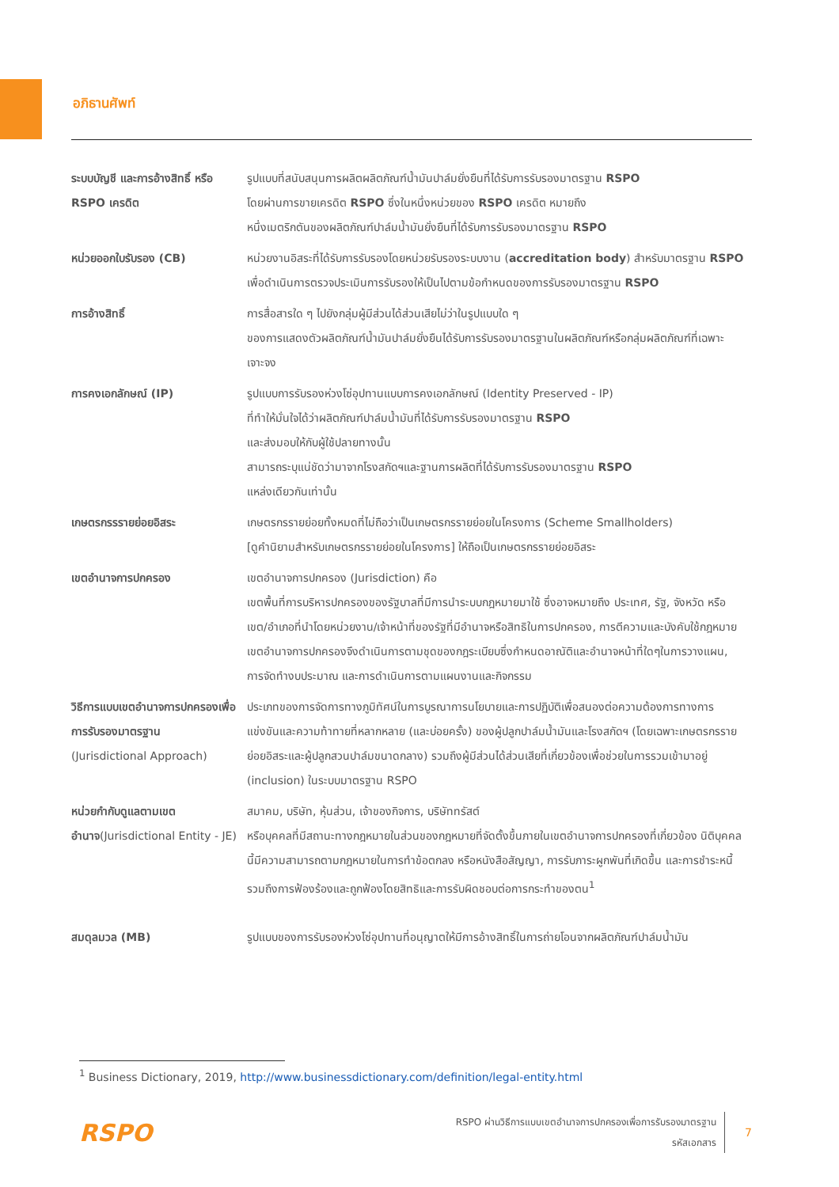อภิธานศัพท์
| ระบบบัญชี และการอ้างสิทธิ์ หรือ RSPO เครดิต | รูปแบบที่สนับสนุนการผลิตผลิตภัณฑ์น้ำมันปาล์มยั่งยืนที่ได้รับการรับรองมาตรฐาน RSPO โดยผ่านการขายเครดิต RSPO ซึ่งในหนึ่งหน่วยของ RSPO เครดิต หมายถึง หนึ่งเมตริกตันของผลิตภัณฑ์ปาล์มน้ำมันยั่งยืนที่ได้รับการรับรองมาตรฐาน RSPO |
| หน่วยออกใบรับรอง (CB) | หน่วยงานอิสระที่ได้รับการรับรองโดยหน่วยรับรองระบบงาน ( accreditation body ) สำหรับมาตรฐาน RSPO เพื่อดำเนินการตรวจประเมินการรับรองให้เป็นไปตามข้อกำหนดของการรับรองมาตรฐาน RSPO |
| การอ้างสิทธิ์ | การสื่อสารใด ๆ ไปยังกลุ่มผู้มีส่วนได้ส่วนเสียไม่ว่าในรูปแบบใด ๆ ของการแสดงตัวผลิตภัณฑ์น้ำมันปาล์มยั่งยืนได้รับการรับรองมาตรฐานในผลิตภัณฑ์หรือกลุ่มผลิตภัณฑ์ที่เฉพาะเจาะจง |
| การคงเอกลักษณ์ (IP) | รูปแบบการรับรองห่วงโซ่อุปทานแบบการคงเอกลักษณ์ (Identity Preserved - IP) ที่ทำให้มั่นใจได้ว่าผลิตภัณฑ์ปาล์มน้ำมันที่ได้รับการรับรองมาตรฐาน RSPO และส่งมอบให้กับผู้ใช้ปลายทางนั้น สามารถระบุแน่ชัดว่ามาจากโรงสกัดฯและฐานการผลิตที่ได้รับการรับรองมาตรฐาน RSPO แหล่งเดียวกันเท่านั้น |
| เกษตรกรรรายย่อยอิสระ | เกษตรกรรายย่อยทั้งหมดที่ไม่ถือว่าเป็นเกษตรกรรายย่อยในโครงการ (Scheme Smallholders) [ดูคำนิยามสำหรับเกษตรกรรายย่อยในโครงการ] ให้ถือเป็นเกษตรกรรายย่อยอิสระ |
| เขตอำนาจการปกครอง | เขตอำนาจการปกครอง (Jurisdiction) คือ เขตพื้นที่การบริหารปกครองของรัฐบาลที่มีการนำระบบกฎหมายมาใช้ ซึ่งอาจหมายถึง ประเทศ, รัฐ, จังหวัด หรือเขต/อำเภอที่นำโดยหน่วยงาน/เจ้าหน้าที่ของรัฐที่มีอำนาจหรือสิทธิในการปกครอง, การตีความและบังคับใช้กฎหมาย เขตอำนาจการปกครองจึงดำเนินการตามชุดของกฎระเบียบซึ่งกำหนดอาณัติและอำนาจหน้าที่ใดๆในการวางแผน, การจัดทำงบประมาณ และการดำเนินการตามแผนงานและกิจกรรม |
| วิธีการแบบเขตอำนาจการปกครองเพื่อการรับรองมาตรฐาน (Jurisdictional Approach) | ประเภทของการจัดการทางภูมิทัศน์ในการบูรณาการนโยบายและการปฏิบัติเพื่อสนองต่อความต้องการทางการแข่งขันและความท้าทายที่หลากหลาย (และบ่อยครั้ง) ของผู้ปลูกปาล์มน้ำมันและโรงสกัดฯ (โดยเฉพาะเกษตรกรรายย่อยอิสระและผู้ปลูกสวนปาล์มขนาดกลาง) รวมถึงผู้มีส่วนได้ส่วนเสียที่เกี่ยวข้องเพื่อช่วยในการรวมเข้ามาอยู่ (inclusion) ในระบบมาตรฐาน RSPO |
| หน่วยกำกับดูแลตามเขตอำนาจ (Jurisdictional Entity - JE) | สมาคม, บริษัท, หุ้นส่วน, เจ้าของกิจการ, บริษัททรัสต์ หรือบุคคลที่มีสถานะทางกฎหมายในส่วนของกฎหมายที่จัดตั้งขึ้นภายในเขตอำนาจการปกครองที่เกี่ยวข้อง นิติบุคคลนี้มีความสามารถตามกฎหมายในการทำข้อตกลง หรือหนังสือสัญญา, การรับภาระผูกพันที่เกิดขึ้น และการชำระหนี้ รวมถึงการฟ้องร้องและถูกฟ้องโดยสิทธิและการรับผิดชอบต่อการกระทำของตน<sup>1</sup> |
| สมดุลมวล (MB) | รูปแบบของการรับรองห่วงโซ่อุปทานที่อนุญาตให้มีการอ้างสิทธิ์ในการถ่ายโอนจากผลิตภัณฑ์ปาล์มน้ำมัน |
<sup>1</sup> Business Dictionary, 2019, http://www.businessdictionary.com/definition/legal-entity.html
RSPO
RSPO ผ่านวิธีการแบบเขตอำนาจการปกครองเพื่อการรับรองมาตรฐาน
รหัสเอกสาร
7